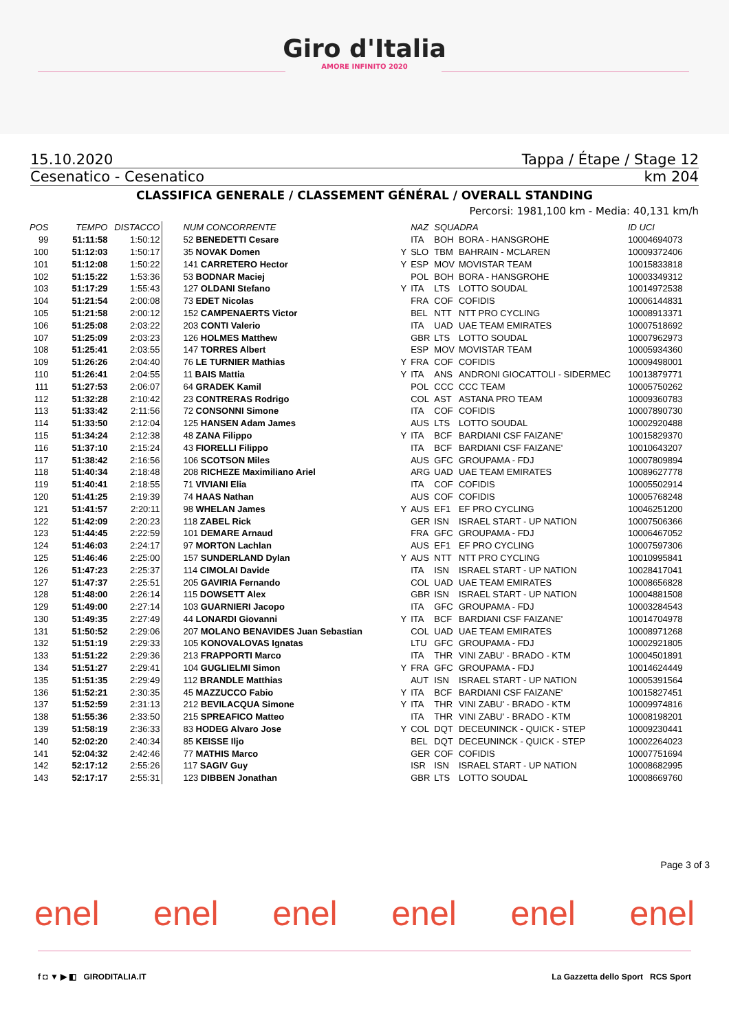Giro d'Italia
AMORE INFINITO 2020
15.10.2020 Tappa / Étape / Stage 12
Cesenatico - Cesenatico km 204
CLASSIFICA GENERALE / CLASSEMENT GÉNÉRAL / OVERALL STANDING
Percorsi: 1981,100 km - Media: 40,131 km/h
| POS | TEMPO | DISTACCO | NUM CONCORRENTE | | NAZ | SQUADRA | | ID UCI |
| --- | --- | --- | --- | --- | --- | --- | --- | --- |
| 99 | 51:11:58 | 1:50:12 | 52 BENEDETTI Cesare | | ITA | BOH | BORA - HANSGROHE | 10004694073 |
| 100 | 51:12:03 | 1:50:17 | 35 NOVAK Domen | Y | SLO | TBM | BAHRAIN - MCLAREN | 10009372406 |
| 101 | 51:12:08 | 1:50:22 | 141 CARRETERO Hector | Y | ESP | MOV | MOVISTAR TEAM | 10015833818 |
| 102 | 51:15:22 | 1:53:36 | 53 BODNAR Maciej | | POL | BOH | BORA - HANSGROHE | 10003349312 |
| 103 | 51:17:29 | 1:55:43 | 127 OLDANI Stefano | Y | ITA | LTS | LOTTO SOUDAL | 10014972538 |
| 104 | 51:21:54 | 2:00:08 | 73 EDET Nicolas | | FRA | COF | COFIDIS | 10006144831 |
| 105 | 51:21:58 | 2:00:12 | 152 CAMPENAERTS Victor | | BEL | NTT | NTT PRO CYCLING | 10008913371 |
| 106 | 51:25:08 | 2:03:22 | 203 CONTI Valerio | | ITA | UAD | UAE TEAM EMIRATES | 10007518692 |
| 107 | 51:25:09 | 2:03:23 | 126 HOLMES Matthew | | GBR | LTS | LOTTO SOUDAL | 10007962973 |
| 108 | 51:25:41 | 2:03:55 | 147 TORRES Albert | | ESP | MOV | MOVISTAR TEAM | 10005934360 |
| 109 | 51:26:26 | 2:04:40 | 76 LE TURNIER Mathias | Y | FRA | COF | COFIDIS | 10009498001 |
| 110 | 51:26:41 | 2:04:55 | 11 BAIS Mattia | Y | ITA | ANS | ANDRONI GIOCATTOLI - SIDERMEC | 10013879771 |
| 111 | 51:27:53 | 2:06:07 | 64 GRADEK Kamil | | POL | CCC | CCC TEAM | 10005750262 |
| 112 | 51:32:28 | 2:10:42 | 23 CONTRERAS Rodrigo | | COL | AST | ASTANA PRO TEAM | 10009360783 |
| 113 | 51:33:42 | 2:11:56 | 72 CONSONNI Simone | | ITA | COF | COFIDIS | 10007890730 |
| 114 | 51:33:50 | 2:12:04 | 125 HANSEN Adam James | | AUS | LTS | LOTTO SOUDAL | 10002920488 |
| 115 | 51:34:24 | 2:12:38 | 48 ZANA Filippo | Y | ITA | BCF | BARDIANI CSF FAIZANE' | 10015829370 |
| 116 | 51:37:10 | 2:15:24 | 43 FIORELLI Filippo | | ITA | BCF | BARDIANI CSF FAIZANE' | 10010643207 |
| 117 | 51:38:42 | 2:16:56 | 106 SCOTSON Miles | | AUS | GFC | GROUPAMA - FDJ | 10007809894 |
| 118 | 51:40:34 | 2:18:48 | 208 RICHEZE Maximiliano Ariel | | ARG | UAD | UAE TEAM EMIRATES | 10089627778 |
| 119 | 51:40:41 | 2:18:55 | 71 VIVIANI Elia | | ITA | COF | COFIDIS | 10005502914 |
| 120 | 51:41:25 | 2:19:39 | 74 HAAS Nathan | | AUS | COF | COFIDIS | 10005768248 |
| 121 | 51:41:57 | 2:20:11 | 98 WHELAN James | Y | AUS | EF1 | EF PRO CYCLING | 10046251200 |
| 122 | 51:42:09 | 2:20:23 | 118 ZABEL Rick | | GER | ISN | ISRAEL START - UP NATION | 10007506366 |
| 123 | 51:44:45 | 2:22:59 | 101 DEMARE Arnaud | | FRA | GFC | GROUPAMA - FDJ | 10006467052 |
| 124 | 51:46:03 | 2:24:17 | 97 MORTON Lachlan | | AUS | EF1 | EF PRO CYCLING | 10007597306 |
| 125 | 51:46:46 | 2:25:00 | 157 SUNDERLAND Dylan | Y | AUS | NTT | NTT PRO CYCLING | 10010995841 |
| 126 | 51:47:23 | 2:25:37 | 114 CIMOLAI Davide | | ITA | ISN | ISRAEL START - UP NATION | 10028417041 |
| 127 | 51:47:37 | 2:25:51 | 205 GAVIRIA Fernando | | COL | UAD | UAE TEAM EMIRATES | 10008656828 |
| 128 | 51:48:00 | 2:26:14 | 115 DOWSETT Alex | | GBR | ISN | ISRAEL START - UP NATION | 10004881508 |
| 129 | 51:49:00 | 2:27:14 | 103 GUARNIERI Jacopo | | ITA | GFC | GROUPAMA - FDJ | 10003284543 |
| 130 | 51:49:35 | 2:27:49 | 44 LONARDI Giovanni | Y | ITA | BCF | BARDIANI CSF FAIZANE' | 10014704978 |
| 131 | 51:50:52 | 2:29:06 | 207 MOLANO BENAVIDES Juan Sebastian | | COL | UAD | UAE TEAM EMIRATES | 10008971268 |
| 132 | 51:51:19 | 2:29:33 | 105 KONOVALOVAS Ignatas | | LTU | GFC | GROUPAMA - FDJ | 10002921805 |
| 133 | 51:51:22 | 2:29:36 | 213 FRAPPORTI Marco | | ITA | THR | VINI ZABU' - BRADO - KTM | 10004501891 |
| 134 | 51:51:27 | 2:29:41 | 104 GUGLIELMI Simon | Y | FRA | GFC | GROUPAMA - FDJ | 10014624449 |
| 135 | 51:51:35 | 2:29:49 | 112 BRANDLE Matthias | | AUT | ISN | ISRAEL START - UP NATION | 10005391564 |
| 136 | 51:52:21 | 2:30:35 | 45 MAZZUCCO Fabio | Y | ITA | BCF | BARDIANI CSF FAIZANE' | 10015827451 |
| 137 | 51:52:59 | 2:31:13 | 212 BEVILACQUA Simone | Y | ITA | THR | VINI ZABU' - BRADO - KTM | 10009974816 |
| 138 | 51:55:36 | 2:33:50 | 215 SPREAFICO Matteo | | ITA | THR | VINI ZABU' - BRADO - KTM | 10008198201 |
| 139 | 51:58:19 | 2:36:33 | 83 HODEG Alvaro Jose | Y | COL | DQT | DECEUNINCK - QUICK - STEP | 10009230441 |
| 140 | 52:02:20 | 2:40:34 | 85 KEISSE Iljo | | BEL | DQT | DECEUNINCK - QUICK - STEP | 10002264023 |
| 141 | 52:04:32 | 2:42:46 | 77 MATHIS Marco | | GER | COF | COFIDIS | 10007751694 |
| 142 | 52:17:12 | 2:55:26 | 117 SAGIV Guy | | ISR | ISN | ISRAEL START - UP NATION | 10008682995 |
| 143 | 52:17:17 | 2:55:31 | 123 DIBBEN Jonathan | | GBR | LTS | LOTTO SOUDAL | 10008669760 |
Page 3 of 3
enel enel enel enel enel enel
f ◘ ▼ ▶ ◧ GIRODITALIA.IT La Gazzetta dello Sport RCS Sport